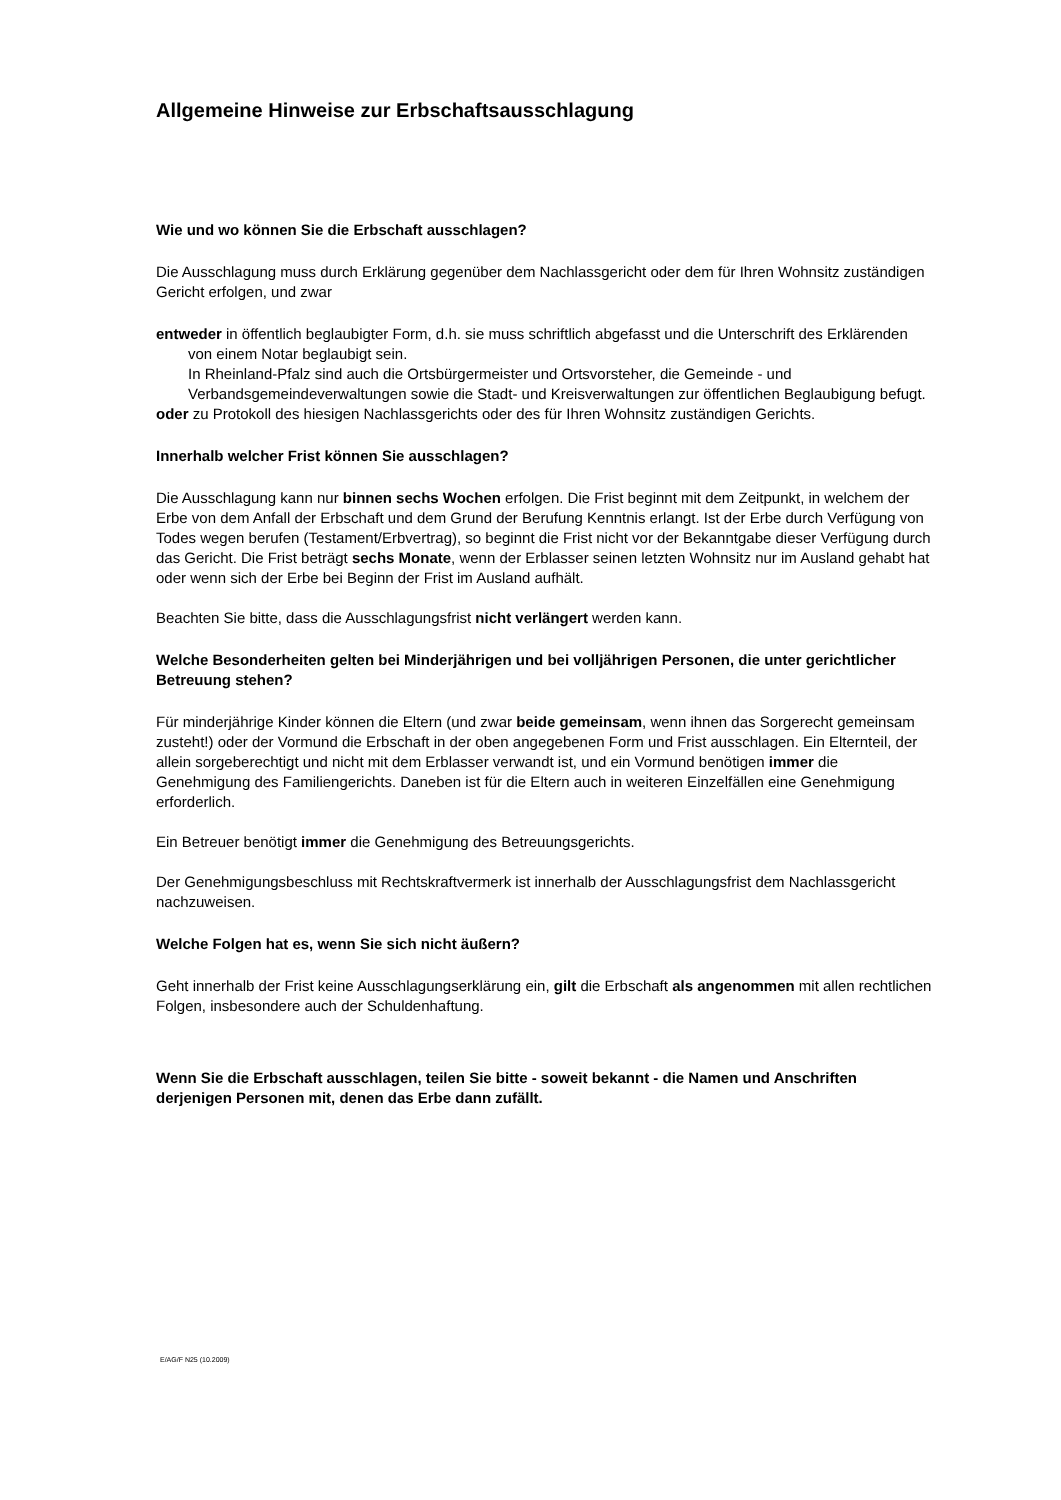Allgemeine Hinweise zur Erbschaftsausschlagung
Wie und wo können Sie die Erbschaft ausschlagen?
Die Ausschlagung muss durch Erklärung gegenüber dem Nachlassgericht oder dem für Ihren Wohnsitz zuständigen Gericht erfolgen, und zwar
entweder in öffentlich beglaubigter Form, d.h. sie muss schriftlich abgefasst und die Unterschrift des Erklärenden von einem Notar beglaubigt sein.
In Rheinland-Pfalz sind auch die Ortsbürgermeister und Ortsvorsteher, die Gemeinde - und Verbandsgemeindeverwaltungen sowie die Stadt- und Kreisverwaltungen zur öffentlichen Beglaubigung befugt.
oder zu Protokoll des hiesigen Nachlassgerichts oder des für Ihren Wohnsitz zuständigen Gerichts.
Innerhalb welcher Frist können Sie ausschlagen?
Die Ausschlagung kann nur binnen sechs Wochen erfolgen. Die Frist beginnt mit dem Zeitpunkt, in welchem der Erbe von dem Anfall der Erbschaft und dem Grund der Berufung Kenntnis erlangt. Ist der Erbe durch Verfügung von Todes wegen berufen (Testament/Erbvertrag), so beginnt die Frist nicht vor der Bekanntgabe dieser Verfügung durch das Gericht. Die Frist beträgt sechs Monate, wenn der Erblasser seinen letzten Wohnsitz nur im Ausland gehabt hat oder wenn sich der Erbe bei Beginn der Frist im Ausland aufhält.
Beachten Sie bitte, dass die Ausschlagungsfrist nicht verlängert werden kann.
Welche Besonderheiten gelten bei Minderjährigen und bei volljährigen Personen, die unter gerichtlicher Betreuung stehen?
Für minderjährige Kinder können die Eltern (und zwar beide gemeinsam, wenn ihnen das Sorgerecht gemeinsam zusteht!) oder der Vormund die Erbschaft in der oben angegebenen Form und Frist ausschlagen. Ein Elternteil, der allein sorgeberechtigt und nicht mit dem Erblasser verwandt ist, und ein Vormund benötigen immer die Genehmigung des Familiengerichts. Daneben ist für die Eltern auch in weiteren Einzelfällen eine Genehmigung erforderlich.
Ein Betreuer benötigt immer die Genehmigung des Betreuungsgerichts.
Der Genehmigungsbeschluss mit Rechtskraftvermerk ist innerhalb der Ausschlagungsfrist dem Nachlassgericht nachzuweisen.
Welche Folgen hat es, wenn Sie sich nicht äußern?
Geht innerhalb der Frist keine Ausschlagungserklärung ein, gilt die Erbschaft als angenommen mit allen rechtlichen Folgen, insbesondere auch der Schuldenhaftung.
Wenn Sie die Erbschaft ausschlagen, teilen Sie bitte - soweit bekannt - die Namen und Anschriften derjenigen Personen mit, denen das Erbe dann zufällt.
E/AG/F N25 (10.2009)